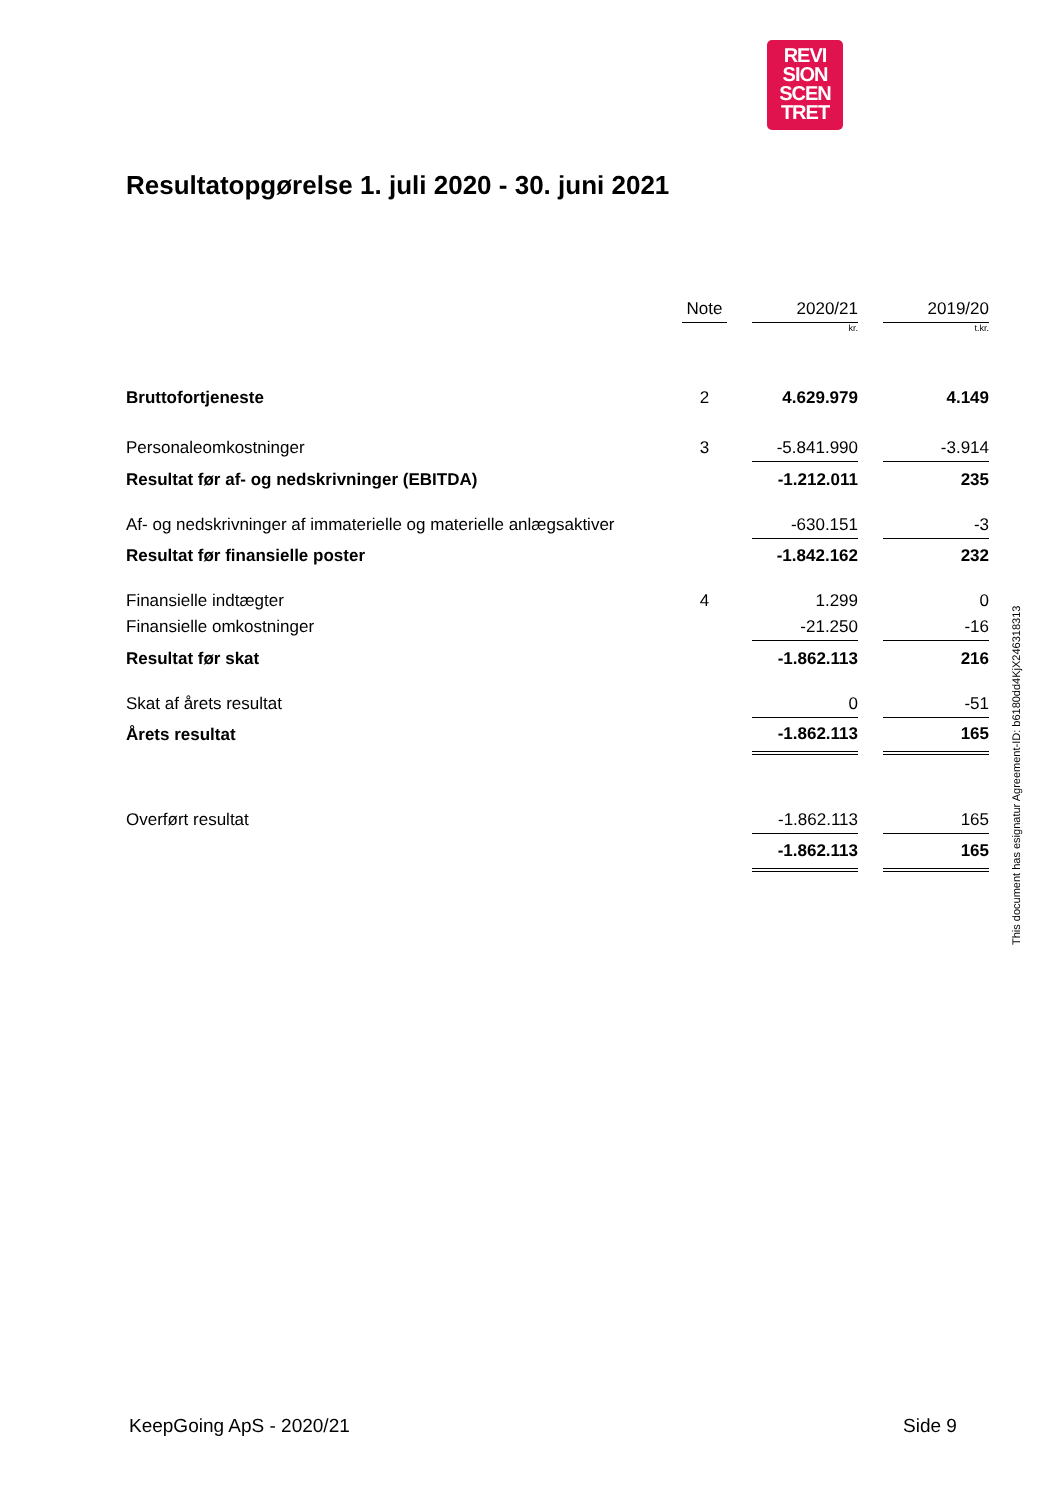REVI
SION
SCEN
TRET
Resultatopgørelse 1. juli 2020 - 30. juni 2021
| | | Note | | 2020/21 | | 2019/20 |
| | | | | kr. | | t.kr. |
| Bruttofortjeneste | | 2 | | 4.629.979 | | 4.149 |
| Personaleomkostninger | | 3 | | -5.841.990 | | -3.914 |
| Resultat før af- og nedskrivninger (EBITDA) | | | | -1.212.011 | | 235 |
| Af- og nedskrivninger af immaterielle og materielle anlægsaktiver | | | | -630.151 | | -3 |
| Resultat før finansielle poster | | | | -1.842.162 | | 232 |
| Finansielle indtægter | | 4 | | 1.299 | | 0 |
| Finansielle omkostninger | | | | -21.250 | | -16 |
| Resultat før skat | | | | -1.862.113 | | 216 |
| Skat af årets resultat | | | | 0 | | -51 |
| Årets resultat | | | | -1.862.113 | | 165 |
| Overført resultat | | | | -1.862.113 | | 165 |
| | | | | -1.862.113 | | 165 |
This document has esignatur Agreement-ID: b6180dd4KjX246318313
KeepGoing ApS - 2020/21 Side 9